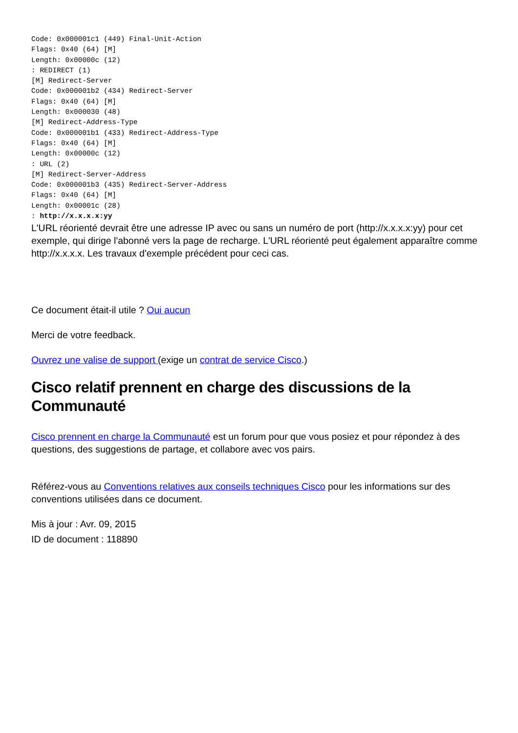Code: 0x000001c1 (449) Final-Unit-Action
Flags: 0x40 (64) [M]
Length: 0x00000c (12)
: REDIRECT (1)
[M] Redirect-Server
Code: 0x000001b2 (434) Redirect-Server
Flags: 0x40 (64) [M]
Length: 0x000030 (48)
[M] Redirect-Address-Type
Code: 0x000001b1 (433) Redirect-Address-Type
Flags: 0x40 (64) [M]
Length: 0x00000c (12)
: URL (2)
[M] Redirect-Server-Address
Code: 0x000001b3 (435) Redirect-Server-Address
Flags: 0x40 (64) [M]
Length: 0x00001c (28)
: http://x.x.x.x:yy
L'URL réorienté devrait être une adresse IP avec ou sans un numéro de port (http://x.x.x.x:yy) pour cet exemple, qui dirige l'abonné vers la page de recharge. L'URL réorienté peut également apparaître comme http://x.x.x.x. Les travaux d'exemple précédent pour ceci cas.
Ce document était-il utile ? Oui aucun
Merci de votre feedback.
Ouvrez une valise de support (exige un contrat de service Cisco.)
Cisco relatif prennent en charge des discussions de la Communauté
Cisco prennent en charge la Communauté est un forum pour que vous posiez et pour répondez à des questions, des suggestions de partage, et collabore avec vos pairs.
Référez-vous au Conventions relatives aux conseils techniques Cisco pour les informations sur des conventions utilisées dans ce document.
Mis à jour : Avr. 09, 2015
ID de document : 118890